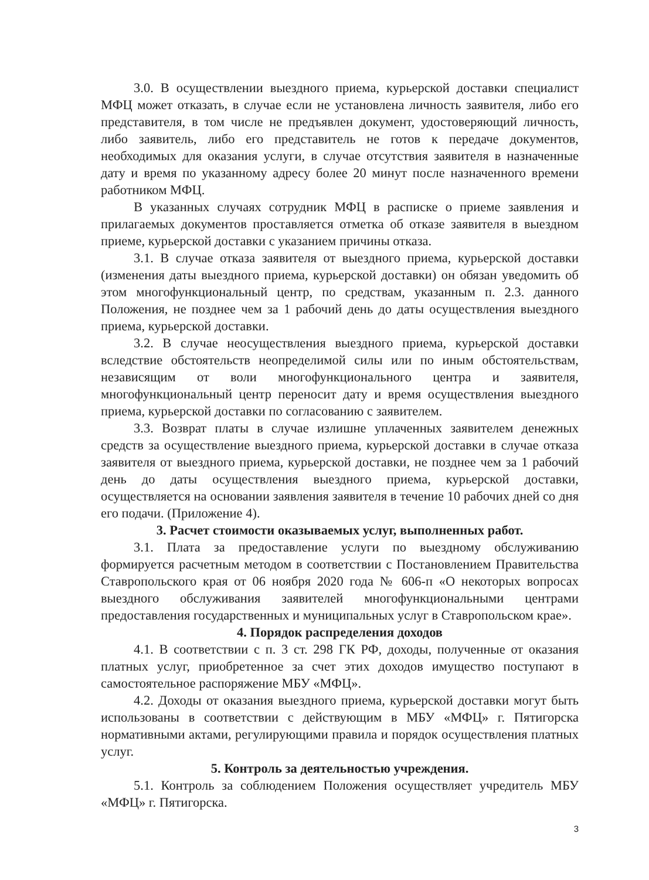3.0. В осуществлении выездного приема, курьерской доставки специалист МФЦ может отказать, в случае если не установлена личность заявителя, либо его представителя, в том числе не предъявлен документ, удостоверяющий личность, либо заявитель, либо его представитель не готов к передаче документов, необходимых для оказания услуги, в случае отсутствия заявителя в назначенные дату и время по указанному адресу более 20 минут после назначенного времени работником МФЦ.
В указанных случаях сотрудник МФЦ в расписке о приеме заявления и прилагаемых документов проставляется отметка об отказе заявителя в выездном приеме, курьерской доставки с указанием причины отказа.
3.1. В случае отказа заявителя от выездного приема, курьерской доставки (изменения даты выездного приема, курьерской доставки) он обязан уведомить об этом многофункциональный центр, по средствам, указанным п. 2.3. данного Положения, не позднее чем за 1 рабочий день до даты осуществления выездного приема, курьерской доставки.
3.2. В случае неосуществления выездного приема, курьерской доставки вследствие обстоятельств неопределимой силы или по иным обстоятельствам, независящим от воли многофункционального центра и заявителя, многофункциональный центр переносит дату и время осуществления выездного приема, курьерской доставки по согласованию с заявителем.
3.3. Возврат платы в случае излишне уплаченных заявителем денежных средств за осуществление выездного приема, курьерской доставки в случае отказа заявителя от выездного приема, курьерской доставки, не позднее чем за 1 рабочий день до даты осуществления выездного приема, курьерской доставки, осуществляется на основании заявления заявителя в течение 10 рабочих дней со дня его подачи. (Приложение 4).
3. Расчет стоимости оказываемых услуг, выполненных работ.
3.1. Плата за предоставление услуги по выездному обслуживанию формируется расчетным методом в соответствии с Постановлением Правительства Ставропольского края от 06 ноября 2020 года № 606-п «О некоторых вопросах выездного обслуживания заявителей многофункциональными центрами предоставления государственных и муниципальных услуг в Ставропольском крае».
4. Порядок распределения доходов
4.1. В соответствии с п. 3 ст. 298 ГК РФ, доходы, полученные от оказания платных услуг, приобретенное за счет этих доходов имущество поступают в самостоятельное распоряжение МБУ «МФЦ».
4.2. Доходы от оказания выездного приема, курьерской доставки могут быть использованы в соответствии с действующим в МБУ «МФЦ» г. Пятигорска нормативными актами, регулирующими правила и порядок осуществления платных услуг.
5. Контроль за деятельностью учреждения.
5.1. Контроль за соблюдением Положения осуществляет учредитель МБУ «МФЦ» г. Пятигорска.
3